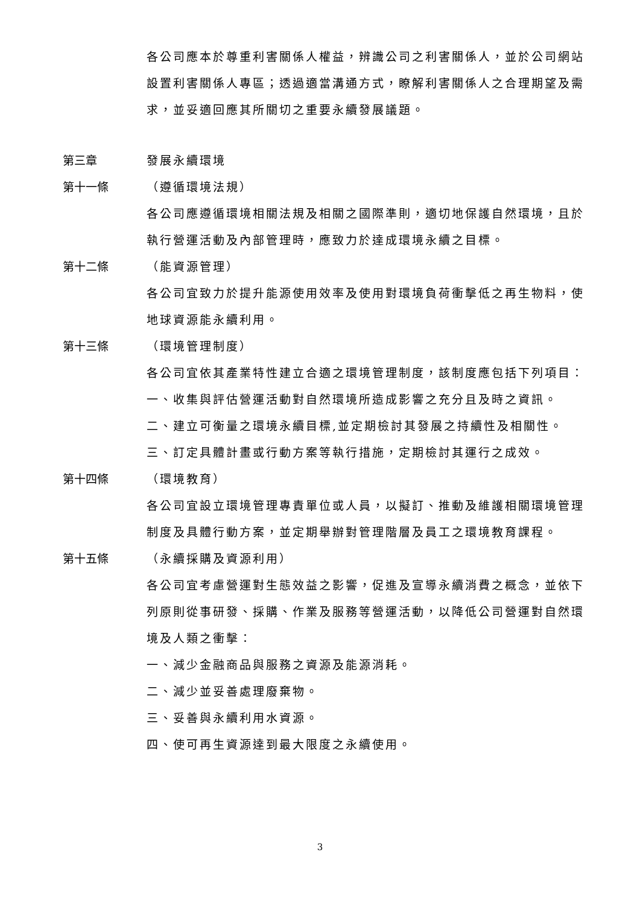各公司應本於尊重利害關係人權益，辨識公司之利害關係人，並於公司網站設置利害關係人專區；透過適當溝通方式，瞭解利害關係人之合理期望及需求，並妥適回應其所關切之重要永續發展議題。
第三章 發展永續環境
第十一條 （遵循環境法規）
各公司應遵循環境相關法規及相關之國際準則，適切地保護自然環境，且於執行營運活動及內部管理時，應致力於達成環境永續之目標。
第十二條 （能資源管理）
各公司宜致力於提升能源使用效率及使用對環境負荷衝擊低之再生物料，使地球資源能永續利用。
第十三條 （環境管理制度）
各公司宜依其產業特性建立合適之環境管理制度，該制度應包括下列項目：
一、收集與評估營運活動對自然環境所造成影響之充分且及時之資訊。
二、建立可衡量之環境永續目標,並定期檢討其發展之持續性及相關性。
三、訂定具體計畫或行動方案等執行措施，定期檢討其運行之成效。
第十四條 （環境教育）
各公司宜設立環境管理專責單位或人員，以擬訂、推動及維護相關環境管理制度及具體行動方案，並定期舉辦對管理階層及員工之環境教育課程。
第十五條 （永續採購及資源利用）
各公司宜考慮營運對生態效益之影響，促進及宣導永續消費之概念，並依下列原則從事研發、採購、作業及服務等營運活動，以降低公司營運對自然環境及人類之衝擊：
一、減少金融商品與服務之資源及能源消耗。
二、減少並妥善處理廢棄物。
三、妥善與永續利用水資源。
四、使可再生資源達到最大限度之永續使用。
3